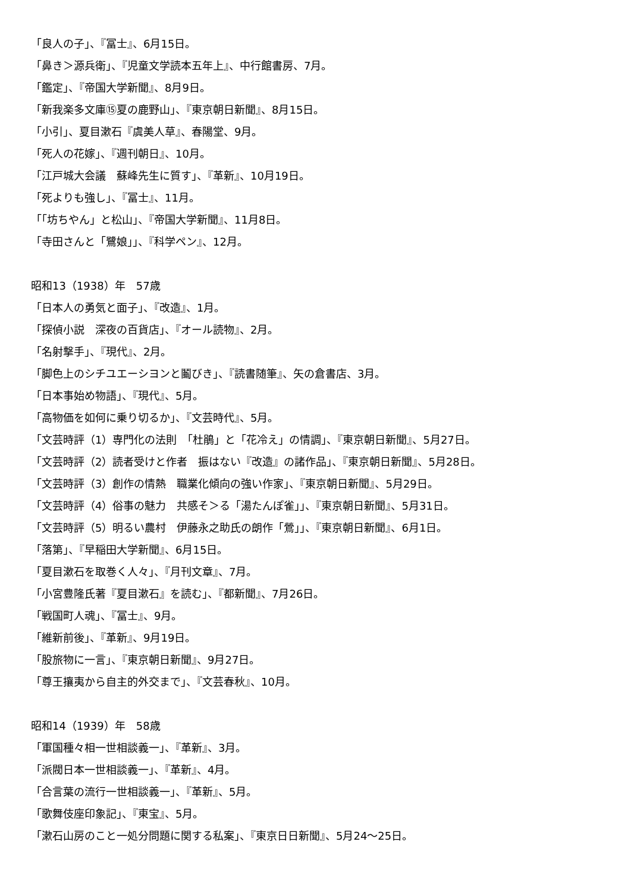「良人の子」、『冨士』、6月15日。
「鼻き＞源兵衛」、『児童文学読本五年上』、中行館書房、7月。
「鑑定」、『帝国大学新聞』、8月9日。
「新我楽多文庫⑮夏の鹿野山」、『東京朝日新聞』、8月15日。
「小引」、夏目漱石『虞美人草』、春陽堂、9月。
「死人の花嫁」、『週刊朝日』、10月。
「江戸城大会議　蘇峰先生に質す」、『革新』、10月19日。
「死よりも強し」、『冨士』、11月。
「「坊ちやん」と松山」、『帝国大学新聞』、11月8日。
「寺田さんと「鷺娘」」、『科学ペン』、12月。
昭和13（1938）年　57歳
「日本人の勇気と面子」、『改造』、1月。
「探偵小説　深夜の百貨店」、『オール読物』、2月。
「名射撃手」、『現代』、2月。
「脚色上のシチユエーシヨンと鬮びき」、『読書随筆』、矢の倉書店、3月。
「日本事始め物語」、『現代』、5月。
「高物価を如何に乗り切るか」、『文芸時代』、5月。
「文芸時評（1）専門化の法則　「杜鵑」と「花冷え」の情調」、『東京朝日新聞』、5月27日。
「文芸時評（2）読者受けと作者　振はない『改造』の諸作品」、『東京朝日新聞』、5月28日。
「文芸時評（3）創作の情熱　職業化傾向の強い作家」、『東京朝日新聞』、5月29日。
「文芸時評（4）俗事の魅力　共感そ＞る「湯たんぽ雀」」、『東京朝日新聞』、5月31日。
「文芸時評（5）明るい農村　伊藤永之助氏の朗作「鶯」」、『東京朝日新聞』、6月1日。
「落第」、『早稲田大学新聞』、6月15日。
「夏目漱石を取巻く人々」、『月刊文章』、7月。
「小宮豊隆氏著『夏目漱石』を読む」、『都新聞』、7月26日。
「戦国町人魂」、『冨士』、9月。
「維新前後」、『革新』、9月19日。
「股旅物に一言」、『東京朝日新聞』、9月27日。
「尊王攘夷から自主的外交まで」、『文芸春秋』、10月。
昭和14（1939）年　58歳
「軍国種々相一世相談義一」、『革新』、3月。
「派閥日本一世相談義一」、『革新』、4月。
「合言葉の流行一世相談義一」、『革新』、5月。
「歌舞伎座印象記」、『東宝』、5月。
「漱石山房のこと一処分問題に関する私案」、『東京日日新聞』、5月24〜25日。